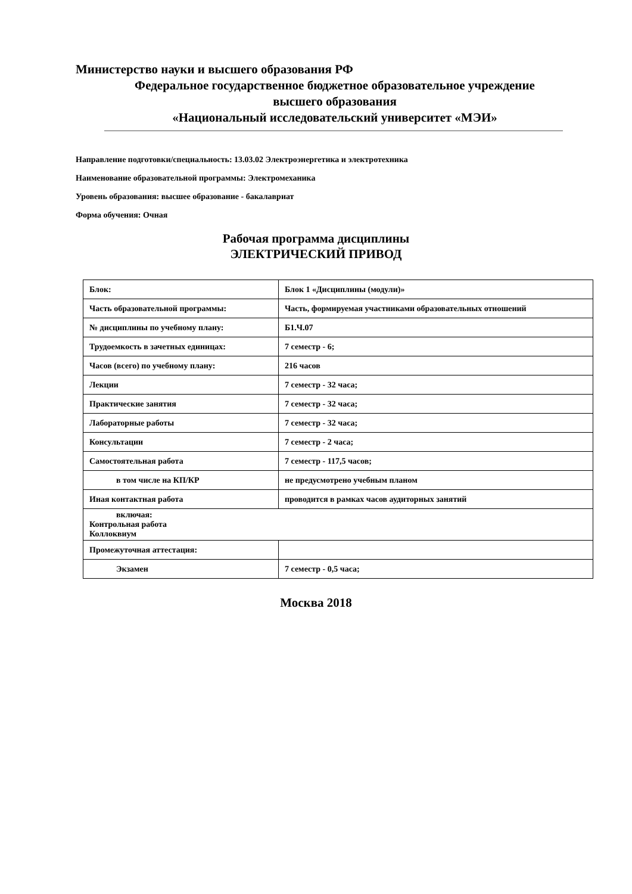Министерство науки и высшего образования РФ
Федеральное государственное бюджетное образовательное учреждение
высшего образования
«Национальный исследовательский университет «МЭИ»
Направление подготовки/специальность: 13.03.02 Электроэнергетика и электротехника
Наименование образовательной программы: Электромеханика
Уровень образования: высшее образование - бакалавриат
Форма обучения: Очная
Рабочая программа дисциплины
ЭЛЕКТРИЧЕСКИЙ ПРИВОД
| Блок: | Блок 1 «Дисциплины (модули)» |
| Часть образовательной программы: | Часть, формируемая участниками образовательных отношений |
| № дисциплины по учебному плану: | Б1.Ч.07 |
| Трудоемкость в зачетных единицах: | 7 семестр - 6; |
| Часов (всего) по учебному плану: | 216 часов |
| Лекции | 7 семестр - 32 часа; |
| Практические занятия | 7 семестр - 32 часа; |
| Лабораторные работы | 7 семестр - 32 часа; |
| Консультации | 7 семестр - 2 часа; |
| Самостоятельная работа | 7 семестр - 117,5 часов; |
| в том числе на КП/КР | не предусмотрено учебным планом |
| Иная контактная работа | проводится в рамках часов аудиторных занятий |
| включая: Контрольная работа Коллоквиум | |
| Промежуточная аттестация: | |
| Экзамен | 7 семестр - 0,5 часа; |
Москва 2018